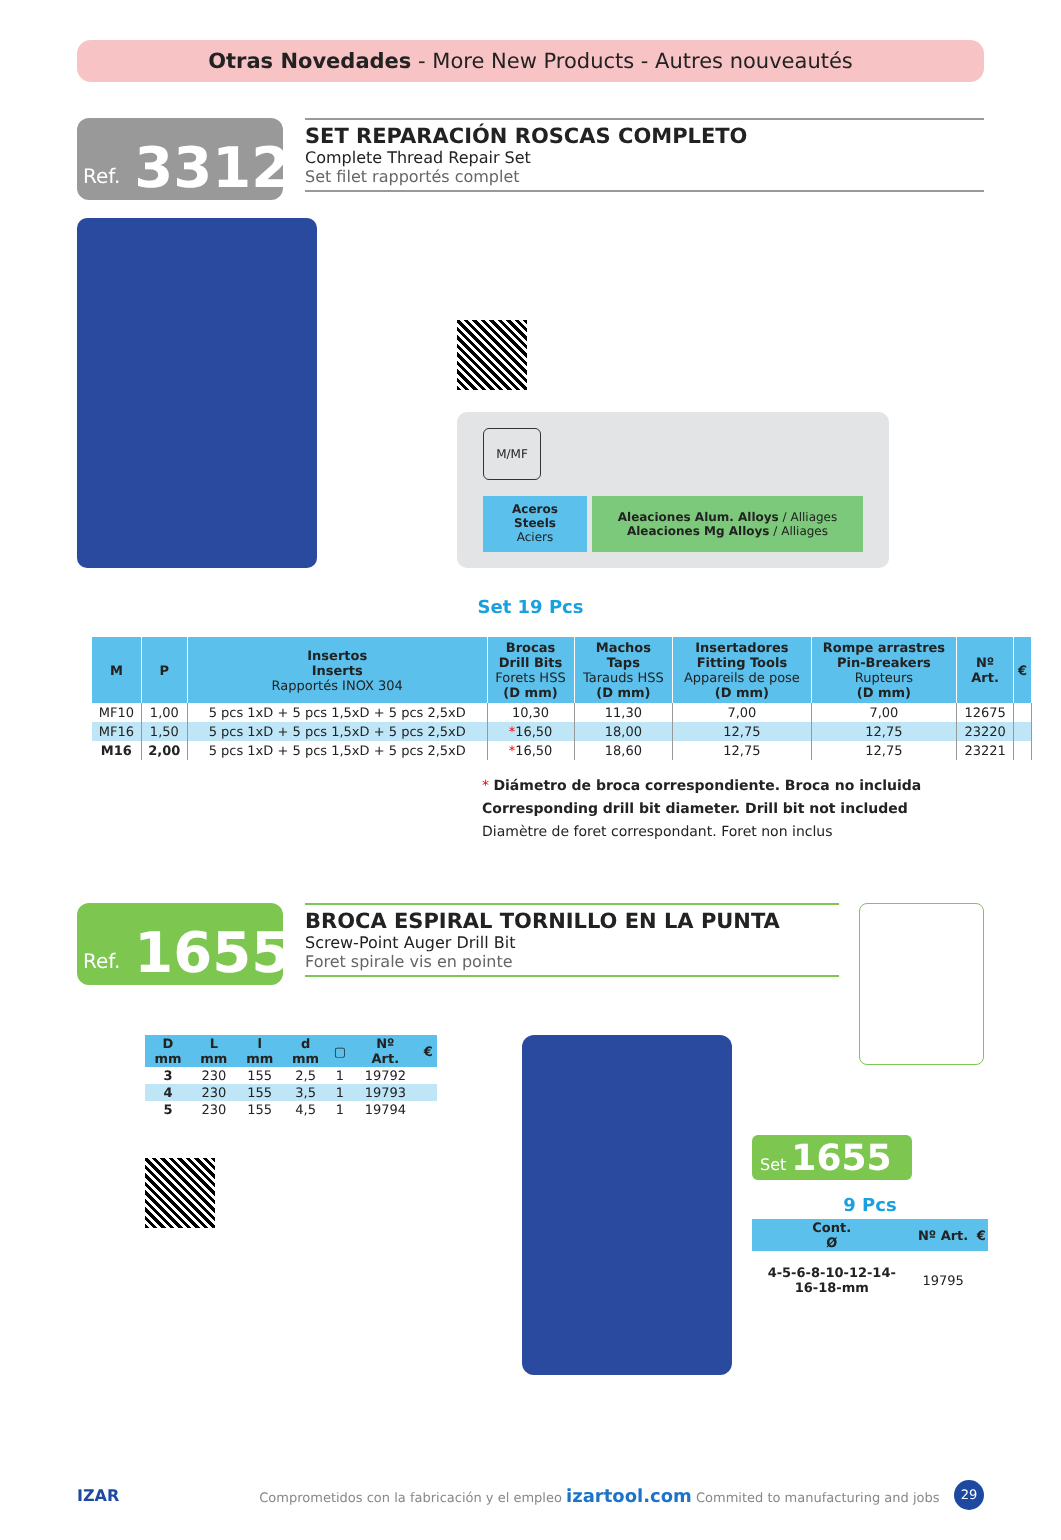Otras Novedades - More New Products - Autres nouveautés
Ref. 3312
SET REPARACIÓN ROSCAS COMPLETO
Complete Thread Repair Set
Set filet rapportés complet
M/MF
Aceros
Steels
Aciers
Aleaciones Alum. Alloys / Alliages
Aleaciones Mg Alloys / Alliages
Set 19 Pcs
| M | P | Insertos Inserts Rapportés INOX 304 | Brocas Drill Bits Forets HSS (D mm) | Machos Taps Tarauds HSS (D mm) | Insertadores Fitting Tools Appareils de pose (D mm) | Rompe arrastres Pin-Breakers Rupteurs (D mm) | Nº Art. | € |
| --- | --- | --- | --- | --- | --- | --- | --- | --- |
| MF10 | 1,00 | 5 pcs 1xD + 5 pcs 1,5xD + 5 pcs 2,5xD | 10,30 | 11,30 | 7,00 | 7,00 | 12675 | |
| MF16 | 1,50 | 5 pcs 1xD + 5 pcs 1,5xD + 5 pcs 2,5xD | * 16,50 | 18,00 | 12,75 | 12,75 | 23220 | |
| M16 | 2,00 | 5 pcs 1xD + 5 pcs 1,5xD + 5 pcs 2,5xD | * 16,50 | 18,60 | 12,75 | 12,75 | 23221 | |
* Diámetro de broca correspondiente. Broca no incluida
Corresponding drill bit diameter. Drill bit not included
Diamètre de foret correspondant. Foret non inclus
Ref. 1655
BROCA ESPIRAL TORNILLO EN LA PUNTA
Screw-Point Auger Drill Bit
Foret spirale vis en pointe
| D mm | L mm | l mm | d mm | ▢ | Nº Art. | € |
| --- | --- | --- | --- | --- | --- | --- |
| 3 | 230 | 155 | 2,5 | 1 | 19792 | |
| 4 | 230 | 155 | 3,5 | 1 | 19793 | |
| 5 | 230 | 155 | 4,5 | 1 | 19794 | |
Set 1655
9 Pcs
| Cont. Ø | Nº Art. | € |
| --- | --- | --- |
| 4-5-6-8-10-12-14- 16-18-mm | 19795 | |
IZAR Comprometidos con la fabricación y el empleo izartool.com Commited to manufacturing and jobs 29